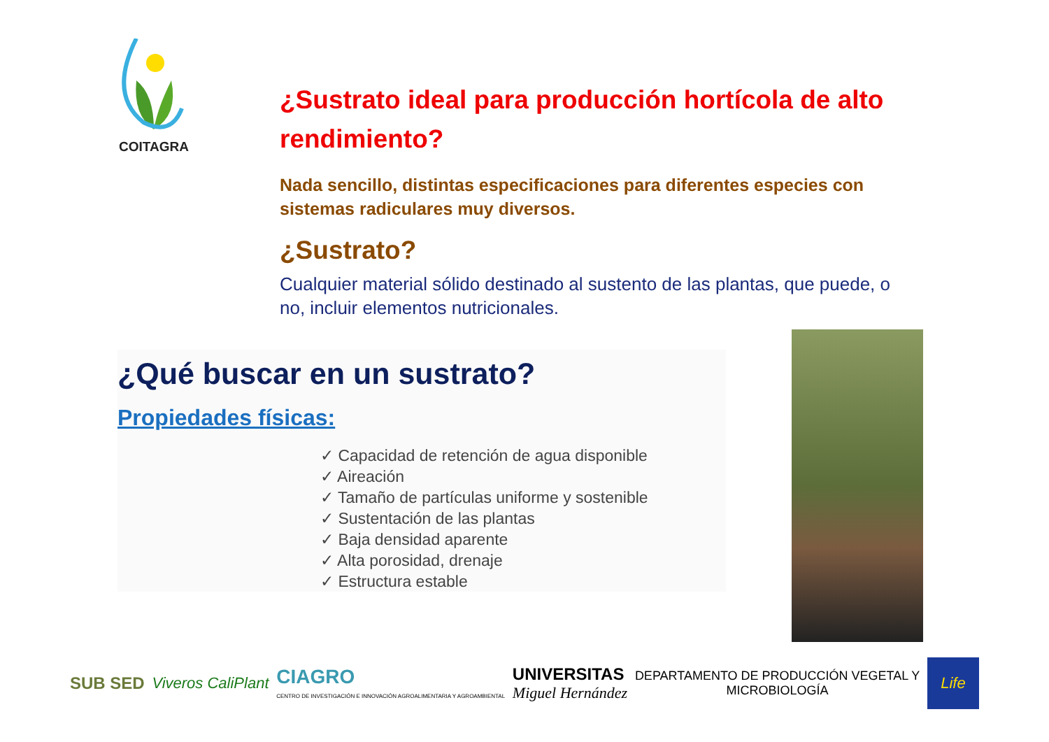COITAGRA
¿Sustrato ideal para producción hortícola de alto rendimiento?
Nada sencillo, distintas especificaciones para diferentes especies con sistemas radiculares muy diversos.
¿Sustrato?
Cualquier material sólido destinado al sustento de las plantas, que puede, o no, incluir elementos nutricionales.
¿Qué buscar en un sustrato?
Propiedades físicas:
✓ Capacidad de retención de agua disponible
✓ Aireación
✓ Tamaño de partículas uniforme y sostenible
✓ Sustentación de las plantas
✓ Baja densidad aparente
✓ Alta porosidad, drenaje
✓ Estructura estable
SUB SED Viveros CaliPlant
CIAGRO
CENTRO DE INVESTIGACIÓN E INNOVACIÓN AGROALIMENTARIA Y AGROAMBIENTAL
UNIVERSITAS
Miguel Hernández
DEPARTAMENTO DE PRODUCCIÓN VEGETAL Y
MICROBIOLOGÍA
Life